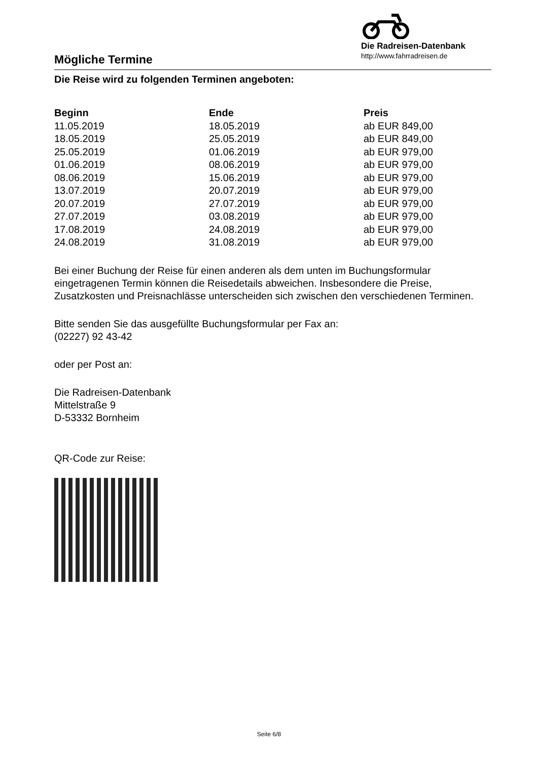Mögliche Termine
Die Radreisen-Datenbank
http://www.fahrradreisen.de
Die Reise wird zu folgenden Terminen angeboten:
| Beginn | Ende | Preis |
| --- | --- | --- |
| 11.05.2019 | 18.05.2019 | ab EUR 849,00 |
| 18.05.2019 | 25.05.2019 | ab EUR 849,00 |
| 25.05.2019 | 01.06.2019 | ab EUR 979,00 |
| 01.06.2019 | 08.06.2019 | ab EUR 979,00 |
| 08.06.2019 | 15.06.2019 | ab EUR 979,00 |
| 13.07.2019 | 20.07.2019 | ab EUR 979,00 |
| 20.07.2019 | 27.07.2019 | ab EUR 979,00 |
| 27.07.2019 | 03.08.2019 | ab EUR 979,00 |
| 17.08.2019 | 24.08.2019 | ab EUR 979,00 |
| 24.08.2019 | 31.08.2019 | ab EUR 979,00 |
Bei einer Buchung der Reise für einen anderen als dem unten im Buchungsformular eingetragenen Termin können die Reisedetails abweichen. Insbesondere die Preise, Zusatzkosten und Preisnachlässe unterscheiden sich zwischen den verschiedenen Terminen.
Bitte senden Sie das ausgefüllte Buchungsformular per Fax an:
(02227) 92 43-42
oder per Post an:
Die Radreisen-Datenbank
Mittelstraße 9
D-53332 Bornheim
QR-Code zur Reise:
Seite 6/8